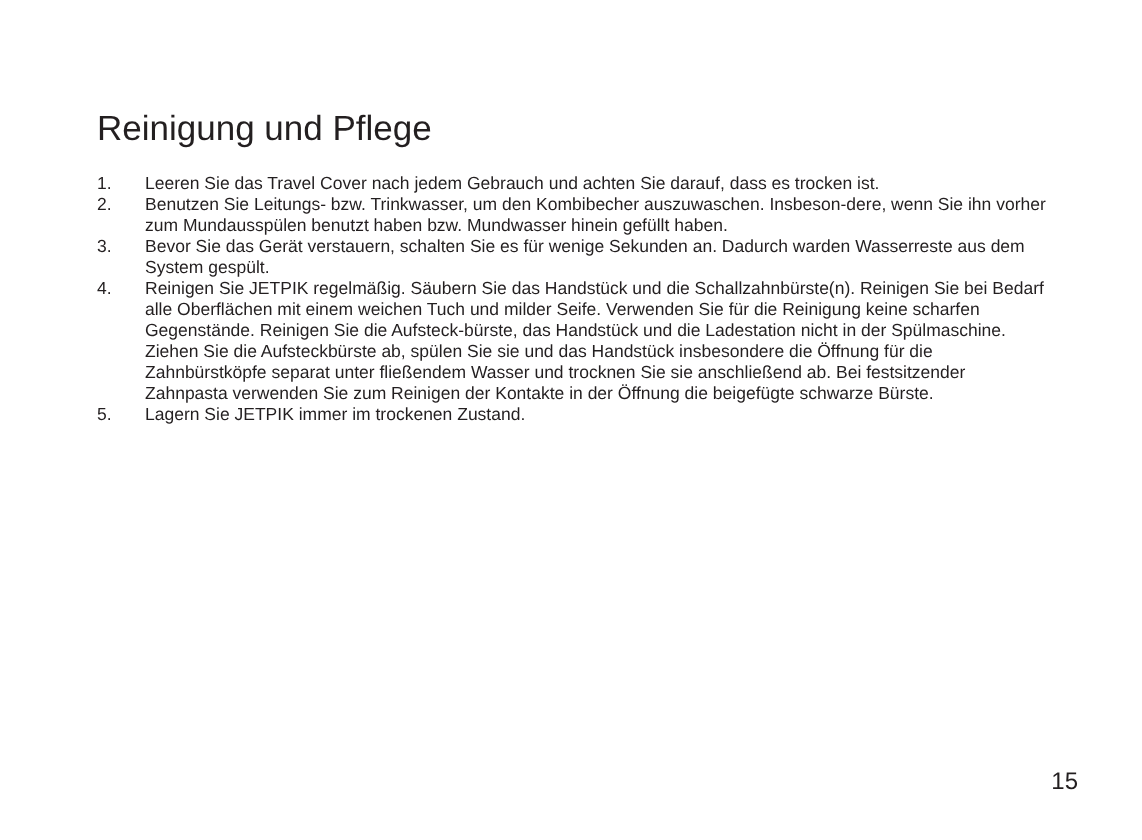Reinigung und Pflege
1. Leeren Sie das Travel Cover nach jedem Gebrauch und achten Sie darauf, dass es trocken ist.
2. Benutzen Sie Leitungs- bzw. Trinkwasser, um den Kombibecher auszuwaschen. Insbeson-dere, wenn Sie ihn vorher zum Mundausspülen benutzt haben bzw. Mundwasser hinein gefüllt haben.
3. Bevor Sie das Gerät verstauern, schalten Sie es für wenige Sekunden an. Dadurch warden Wasserreste aus dem System gespült.
4. Reinigen Sie JETPIK regelmäßig. Säubern Sie das Handstück und die Schallzahnbürste(n). Reinigen Sie bei Bedarf alle Oberflächen mit einem weichen Tuch und milder Seife. Verwenden Sie für die Reinigung keine scharfen Gegenstände. Reinigen Sie die Aufsteck-bürste, das Handstück und die Ladestation nicht in der Spülmaschine. Ziehen Sie die Aufsteckbürste ab, spülen Sie sie und das Handstück insbesondere die Öffnung für die Zahnbürstköpfe separat unter fließendem Wasser und trocknen Sie sie anschließend ab. Bei festsitzender Zahnpasta verwenden Sie zum Reinigen der Kontakte in der Öffnung die beigefügte schwarze Bürste.
5. Lagern Sie JETPIK immer im trockenen Zustand.
15